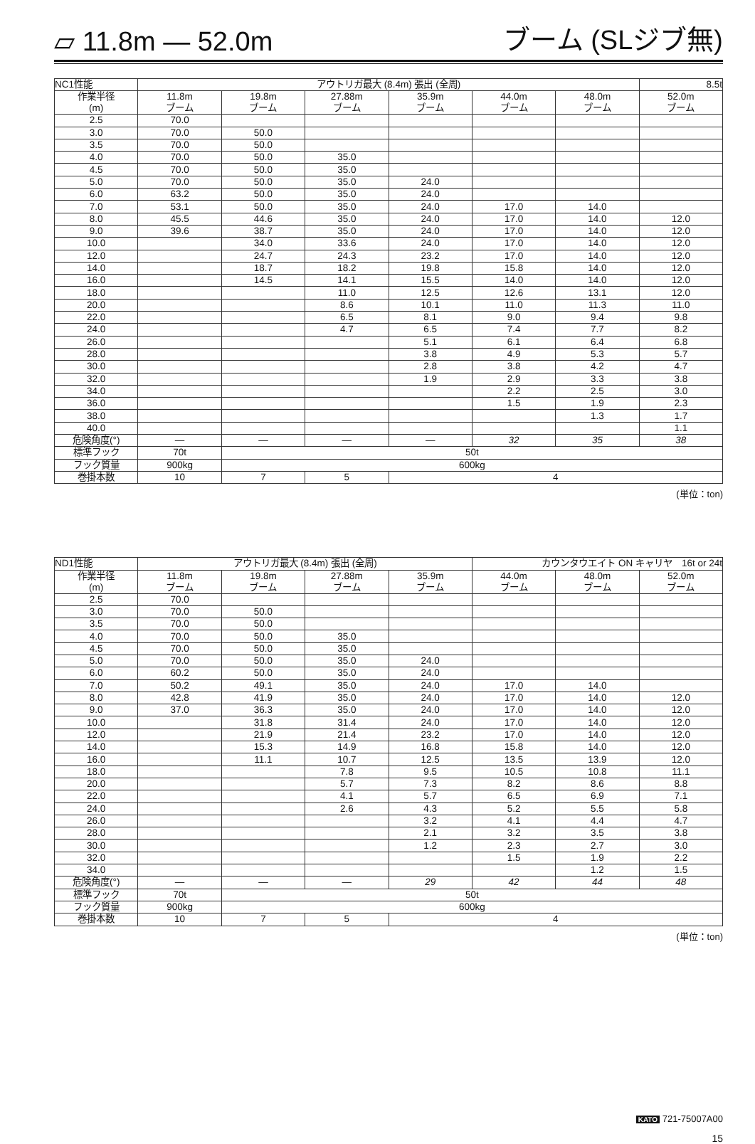▱ 11.8m — 52.0m ブーム (SLジブ無)
| NC1性能 | アウトリガ最大 (8.4m) 張出 (全周) | | | | | | 8.5t |
| --- | --- | --- | --- | --- | --- | --- | --- |
| 作業半径 (m) | 11.8m ブーム | 19.8m ブーム | 27.88m ブーム | 35.9m ブーム | 44.0m ブーム | 48.0m ブーム | 52.0m ブーム |
| 2.5 | 70.0 | | | | | | |
| 3.0 | 70.0 | 50.0 | | | | | |
| 3.5 | 70.0 | 50.0 | | | | | |
| 4.0 | 70.0 | 50.0 | 35.0 | | | | |
| 4.5 | 70.0 | 50.0 | 35.0 | | | | |
| 5.0 | 70.0 | 50.0 | 35.0 | 24.0 | | | |
| 6.0 | 63.2 | 50.0 | 35.0 | 24.0 | | | |
| 7.0 | 53.1 | 50.0 | 35.0 | 24.0 | 17.0 | 14.0 | |
| 8.0 | 45.5 | 44.6 | 35.0 | 24.0 | 17.0 | 14.0 | 12.0 |
| 9.0 | 39.6 | 38.7 | 35.0 | 24.0 | 17.0 | 14.0 | 12.0 |
| 10.0 | | 34.0 | 33.6 | 24.0 | 17.0 | 14.0 | 12.0 |
| 12.0 | | 24.7 | 24.3 | 23.2 | 17.0 | 14.0 | 12.0 |
| 14.0 | | 18.7 | 18.2 | 19.8 | 15.8 | 14.0 | 12.0 |
| 16.0 | | 14.5 | 14.1 | 15.5 | 14.0 | 14.0 | 12.0 |
| 18.0 | | | 11.0 | 12.5 | 12.6 | 13.1 | 12.0 |
| 20.0 | | | 8.6 | 10.1 | 11.0 | 11.3 | 11.0 |
| 22.0 | | | 6.5 | 8.1 | 9.0 | 9.4 | 9.8 |
| 24.0 | | | 4.7 | 6.5 | 7.4 | 7.7 | 8.2 |
| 26.0 | | | | 5.1 | 6.1 | 6.4 | 6.8 |
| 28.0 | | | | 3.8 | 4.9 | 5.3 | 5.7 |
| 30.0 | | | | 2.8 | 3.8 | 4.2 | 4.7 |
| 32.0 | | | | 1.9 | 2.9 | 3.3 | 3.8 |
| 34.0 | | | | | 2.2 | 2.5 | 3.0 |
| 36.0 | | | | | 1.5 | 1.9 | 2.3 |
| 38.0 | | | | | | 1.3 | 1.7 |
| 40.0 | | | | | | | 1.1 |
| 危険角度(°) | — | — | — | — | 32 | 35 | 38 |
| 標準フック | 70t | 50t | | | | | |
| フック質量 | 900kg | 600kg | | | | | |
| 巻掛本数 | 10 | 7 | 5 | 4 | | | |
(単位：ton)
| ND1性能 | アウトリガ最大 (8.4m) 張出 (全周) | | | | カウンタウエイト ON キャリヤ 16t or 24t | | |
| --- | --- | --- | --- | --- | --- | --- | --- |
| 作業半径 (m) | 11.8m ブーム | 19.8m ブーム | 27.88m ブーム | 35.9m ブーム | 44.0m ブーム | 48.0m ブーム | 52.0m ブーム |
| 2.5 | 70.0 | | | | | | |
| 3.0 | 70.0 | 50.0 | | | | | |
| 3.5 | 70.0 | 50.0 | | | | | |
| 4.0 | 70.0 | 50.0 | 35.0 | | | | |
| 4.5 | 70.0 | 50.0 | 35.0 | | | | |
| 5.0 | 70.0 | 50.0 | 35.0 | 24.0 | | | |
| 6.0 | 60.2 | 50.0 | 35.0 | 24.0 | | | |
| 7.0 | 50.2 | 49.1 | 35.0 | 24.0 | 17.0 | 14.0 | |
| 8.0 | 42.8 | 41.9 | 35.0 | 24.0 | 17.0 | 14.0 | 12.0 |
| 9.0 | 37.0 | 36.3 | 35.0 | 24.0 | 17.0 | 14.0 | 12.0 |
| 10.0 | | 31.8 | 31.4 | 24.0 | 17.0 | 14.0 | 12.0 |
| 12.0 | | 21.9 | 21.4 | 23.2 | 17.0 | 14.0 | 12.0 |
| 14.0 | | 15.3 | 14.9 | 16.8 | 15.8 | 14.0 | 12.0 |
| 16.0 | | 11.1 | 10.7 | 12.5 | 13.5 | 13.9 | 12.0 |
| 18.0 | | | 7.8 | 9.5 | 10.5 | 10.8 | 11.1 |
| 20.0 | | | 5.7 | 7.3 | 8.2 | 8.6 | 8.8 |
| 22.0 | | | 4.1 | 5.7 | 6.5 | 6.9 | 7.1 |
| 24.0 | | | 2.6 | 4.3 | 5.2 | 5.5 | 5.8 |
| 26.0 | | | | 3.2 | 4.1 | 4.4 | 4.7 |
| 28.0 | | | | 2.1 | 3.2 | 3.5 | 3.8 |
| 30.0 | | | | 1.2 | 2.3 | 2.7 | 3.0 |
| 32.0 | | | | | 1.5 | 1.9 | 2.2 |
| 34.0 | | | | | | 1.2 | 1.5 |
| 危険角度(°) | — | — | — | 29 | 42 | 44 | 48 |
| 標準フック | 70t | 50t | | | | | |
| フック質量 | 900kg | 600kg | | | | | |
| 巻掛本数 | 10 | 7 | 5 | 4 | | | |
(単位：ton)
KATO 721-75007A00
15